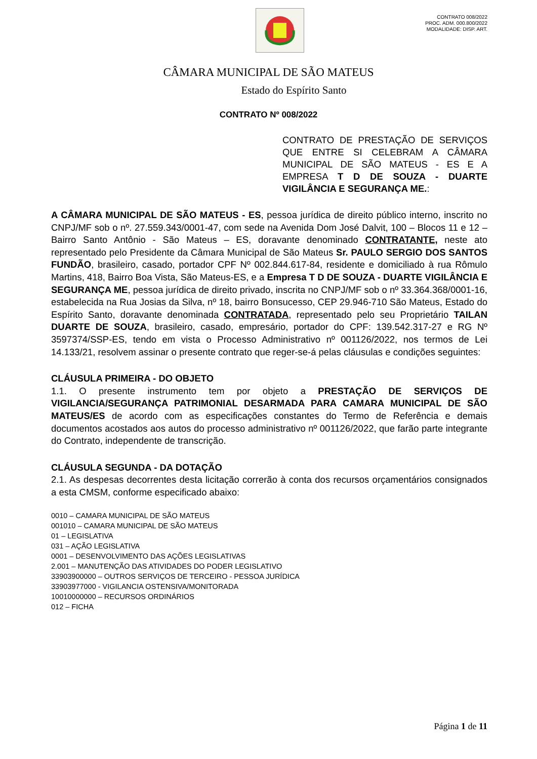CONTRATO 008/2022
PROC. ADM. 000.800/2022
MODALIDADE: DISP. ART.
CÂMARA MUNICIPAL DE SÃO MATEUS
Estado do Espírito Santo
CONTRATO Nº 008/2022
CONTRATO DE PRESTAÇÃO DE SERVIÇOS QUE ENTRE SI CELEBRAM A CÂMARA MUNICIPAL DE SÃO MATEUS - ES E A EMPRESA T D DE SOUZA - DUARTE VIGILÂNCIA E SEGURANÇA ME.:
A CÂMARA MUNICIPAL DE SÃO MATEUS - ES, pessoa jurídica de direito público interno, inscrito no CNPJ/MF sob o nº. 27.559.343/0001-47, com sede na Avenida Dom José Dalvit, 100 – Blocos 11 e 12 – Bairro Santo Antônio - São Mateus – ES, doravante denominado CONTRATANTE, neste ato representado pelo Presidente da Câmara Municipal de São Mateus Sr. PAULO SERGIO DOS SANTOS FUNDÃO, brasileiro, casado, portador CPF Nº 002.844.617-84, residente e domiciliado à rua Rômulo Martins, 418, Bairro Boa Vista, São Mateus-ES, e a Empresa T D DE SOUZA - DUARTE VIGILÂNCIA E SEGURANÇA ME, pessoa jurídica de direito privado, inscrita no CNPJ/MF sob o nº 33.364.368/0001-16, estabelecida na Rua Josias da Silva, nº 18, bairro Bonsucesso, CEP 29.946-710 São Mateus, Estado do Espírito Santo, doravante denominada CONTRATADA, representado pelo seu Proprietário TAILAN DUARTE DE SOUZA, brasileiro, casado, empresário, portador do CPF: 139.542.317-27 e RG Nº 3597374/SSP-ES, tendo em vista o Processo Administrativo nº 001126/2022, nos termos de Lei 14.133/21, resolvem assinar o presente contrato que reger-se-á pelas cláusulas e condições seguintes:
CLÁUSULA PRIMEIRA - DO OBJETO
1.1. O presente instrumento tem por objeto a PRESTAÇÃO DE SERVIÇOS DE VIGILANCIA/SEGURANÇA PATRIMONIAL DESARMADA PARA CAMARA MUNICIPAL DE SÃO MATEUS/ES de acordo com as especificações constantes do Termo de Referência e demais documentos acostados aos autos do processo administrativo nº 001126/2022, que farão parte integrante do Contrato, independente de transcrição.
CLÁUSULA SEGUNDA - DA DOTAÇÃO
2.1. As despesas decorrentes desta licitação correrão à conta dos recursos orçamentários consignados a esta CMSM, conforme especificado abaixo:
0010 – CAMARA MUNICIPAL DE SÃO MATEUS
001010 – CAMARA MUNICIPAL DE SÃO MATEUS
01 – LEGISLATIVA
031 – AÇÃO LEGISLATIVA
0001 – DESENVOLVIMENTO DAS AÇÕES LEGISLATIVAS
2.001 – MANUTENÇÃO DAS ATIVIDADES DO PODER LEGISLATIVO
33903900000 – OUTROS SERVIÇOS DE TERCEIRO - PESSOA JURÍDICA
33903977000 - VIGILANCIA OSTENSIVA/MONITORADA
10010000000 – RECURSOS ORDINÁRIOS
012 – FICHA
Página 1 de 11